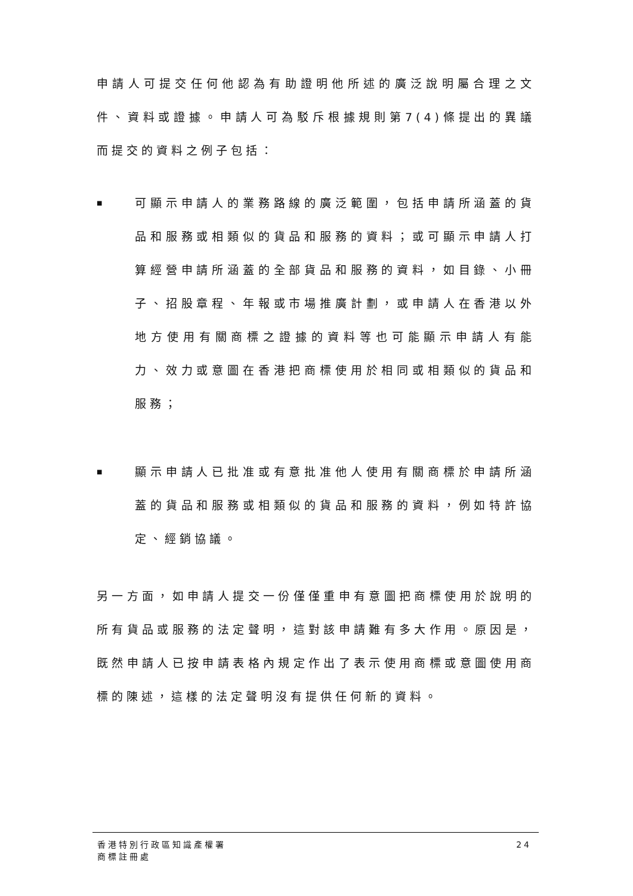申請人可提交任何他認為有助證明他所述的廣泛說明屬合理之文件、資料或證據。申請人可為駁斥根據規則第7(4)條提出的異議而提交的資料之例子包括：
■
可顯示申請人的業務路線的廣泛範圍，包括申請所涵蓋的貨品和服務或相類似的貨品和服務的資料；或可顯示申請人打算經營申請所涵蓋的全部貨品和服務的資料，如目錄、小冊子、招股章程、年報或市場推廣計劃，或申請人在香港以外地方使用有關商標之證據的資料等也可能顯示申請人有能力、效力或意圖在香港把商標使用於相同或相類似的貨品和服務；
■
顯示申請人已批准或有意批准他人使用有關商標於申請所涵蓋的貨品和服務或相類似的貨品和服務的資料，例如特許協定、經銷協議。
另一方面，如申請人提交一份僅僅重申有意圖把商標使用於說明的所有貨品或服務的法定聲明，這對該申請難有多大作用。原因是，既然申請人已按申請表格內規定作出了表示使用商標或意圖使用商標的陳述，這樣的法定聲明沒有提供任何新的資料。
香港特別行政區知識產權署
商標註冊處
24